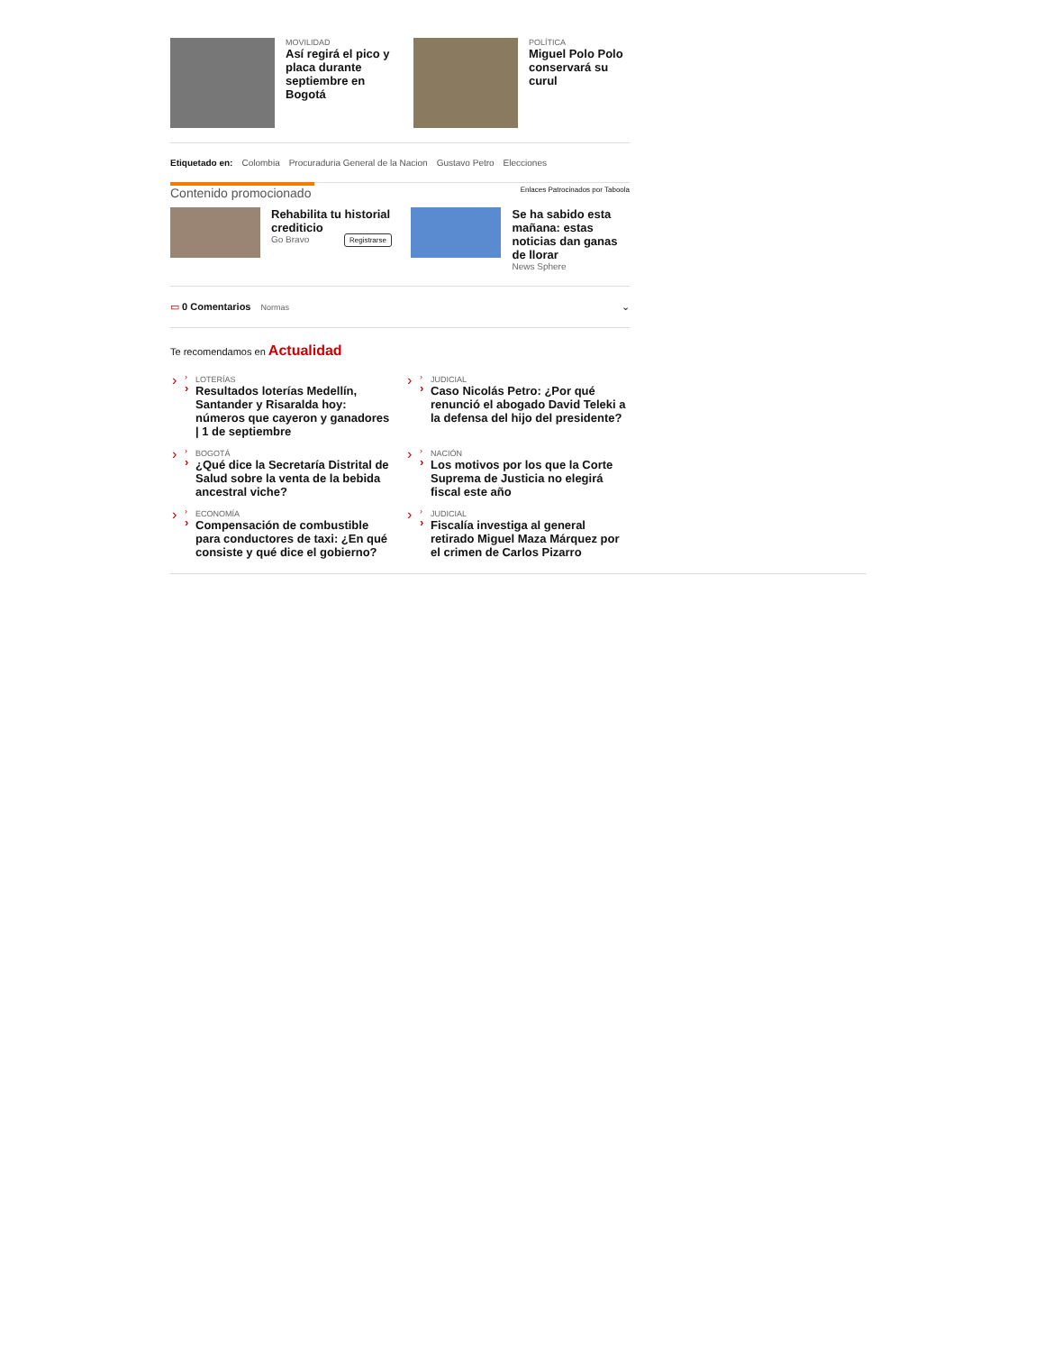MOVILIDAD
Así regirá el pico y placa durante septiembre en Bogotá
POLÍTICA
Miguel Polo Polo conservará su curul
Etiquetado en: Colombia Procuraduria General de la Nacion Gustavo Petro Elecciones
Contenido promocionado Enlaces Patrocinados por Taboola
Rehabilita tu historial crediticio
Go Bravo Registrarse
Se ha sabido esta mañana: estas noticias dan ganas de llorar
News Sphere
▭ 0 Comentarios Normas ⌄
Te recomendamos en Actualidad
LOTERÍAS
Resultados loterías Medellín, Santander y Risaralda hoy: números que cayeron y ganadores | 1 de septiembre
JUDICIAL
Caso Nicolás Petro: ¿Por qué renunció el abogado David Teleki a la defensa del hijo del presidente?
BOGOTÁ
¿Qué dice la Secretaría Distrital de Salud sobre la venta de la bebida ancestral viche?
NACIÓN
Los motivos por los que la Corte Suprema de Justicia no elegirá fiscal este año
ECONOMÍA
Compensación de combustible para conductores de taxi: ¿En qué consiste y qué dice el gobierno?
JUDICIAL
Fiscalía investiga al general retirado Miguel Maza Márquez por el crimen de Carlos Pizarro